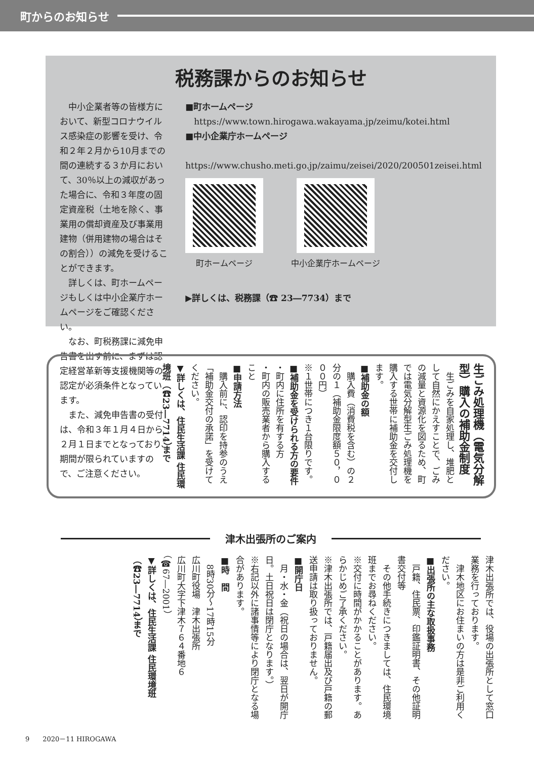町からのお知らせ
税務課からのお知らせ
中小企業者等の皆様方において、新型コロナウイルス感染症の影響を受け、令和２年２月から10月までの間の連続する３か月において、30％以上の減収があった場合に、令和３年度の固定資産税（土地を除く、事業用の償却資産及び事業用建物（併用建物の場合はその割合））の減免を受けることができます。
詳しくは、町ホームページもしくは中小企業庁ホームページをご確認ください。
なお、町税務課に減免申告書を出す前に、まずは認定経営革新等支援機関等の認定が必須条件となっています。
また、減免申告書の受付は、令和３年１月４日から２月１日までとなっており、期間が限られていますので、ご注意ください。
■町ホームページ
　https://www.town.hirogawa.wakayama.jp/zeimu/kotei.html
■中小企業庁ホームページ
　https://www.chusho.meti.go.jp/zaimu/zeisei/2020/200501zeisei.html
町ホームページ 中小企業庁ホームページ
▶詳しくは、税務課（☎ 23―7734）まで
生ごみ処理機（電気分解型）購入の補助金制度
　生ごみを自家処理し、堆肥として自然にかえすことで、ごみの減量と資源化を図るため、町では電気分解型生ごみ処理機を購入する世帯に補助金を交付します。
■補助金の額
　購入費（消費税を含む）の２分の１（補助金限度額５０，０００円）
※１世帯につき１台限りです。
■補助金を受けられる方の要件
・町内に住所を有する方
・町内の販売業者から購入すること
■申請方法
　購入前に、認印を持参のうえ「補助金交付の承諾」を受けてください。
▼詳しくは、住民生活課 住民環境班（☎23―7714）まで
津木出張所のご案内
津木出張所では、役場の出張所として窓口業務を行っております。
　津木地区にお住まいの方は是非ご利用ください。
■出張所の主な取扱事務
　戸籍、住民票、印鑑証明書、その他証明書交付等
　その他手続きにつきましては、住民環境班までお尋ねください。
※交付に時間がかかることがあります。あらかじめご了承ください。
※津木出張所では、戸籍届出及び戸籍の郵送申請は取り扱っておりません。
■開庁日
　月・水・金（祝日の場合は、翌日が開庁日。土日祝日は閉庁となります。）
※右記以外に諸事情等により閉庁となる場合があります。
■時　間
　8時30分～17時15分
広川町役場　津木出張所
広川町大字下津木７６４番地６
（☎67―2001）
▼詳しくは、住民生活課 住民環境班（☎23―7714）まで
9　　2020－11 HIROGAWA